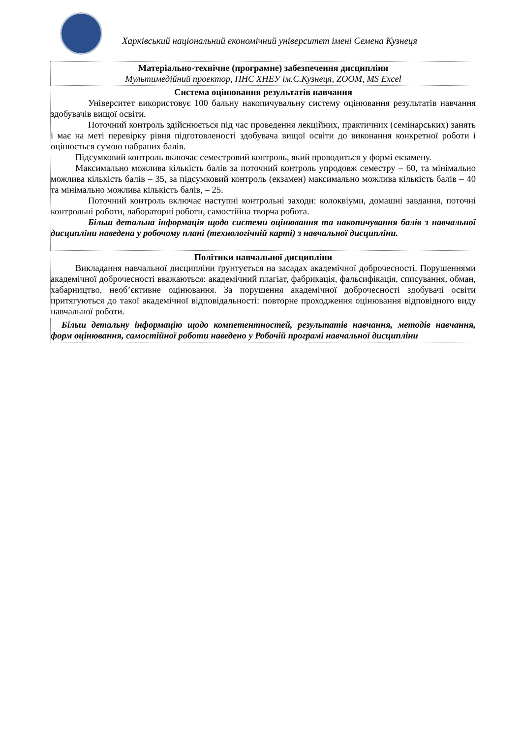Харківський національний економічний університет імені Семена Кузнеця
| Матеріально-технічне (програмне) забезпечення дисципліни Мультимедійний проектор, ПНС ХНЕУ ім.С.Кузнеця, ZOOM, MS Excel |
| Система оцінювання результатів навчання Університет використовує 100 бальну накопичувальну систему оцінювання результатів навчання здобувачів вищої освіти. Поточний контроль здійснюється під час проведення лекційних, практичних (семінарських) занять і має на меті перевірку рівня підготовленості здобувача вищої освіти до виконання конкретної роботи і оцінюється сумою набраних балів. Підсумковий контроль включає семестровий контроль, який проводиться у формі екзамену. Максимально можлива кількість балів за поточний контроль упродовж семестру – 60, та мінімально можлива кількість балів – 35, за підсумковий контроль (екзамен) максимально можлива кількість балів – 40 та мінімально можлива кількість балів, – 25. Поточний контроль включає наступні контрольні заходи: колоквіуми, домашні завдання, поточні контрольні роботи, лабораторні роботи, самостійна творча робота. Більш детальна інформація щодо системи оцінювання та накопичування балів з навчальної дисципліни наведена у робочому плані (технологічній карті) з навчальної дисципліни. |
| Політики навчальної дисципліни Викладання навчальної дисципліни ґрунтується на засадах академічної доброчесності. Порушеннями академічної доброчесності вважаються: академічний плагіат, фабрикація, фальсифікація, списування, обман, хабарництво, необ’єктивне оцінювання. За порушення академічної доброчесності здобувачі освіти притягуються до такої академічної відповідальності: повторне проходження оцінювання відповідного виду навчальної роботи. |
| Більш детальну інформацію щодо компетентностей, результатів навчання, методів навчання, форм оцінювання, самостійної роботи наведено у Робочій програмі навчальної дисципліни |